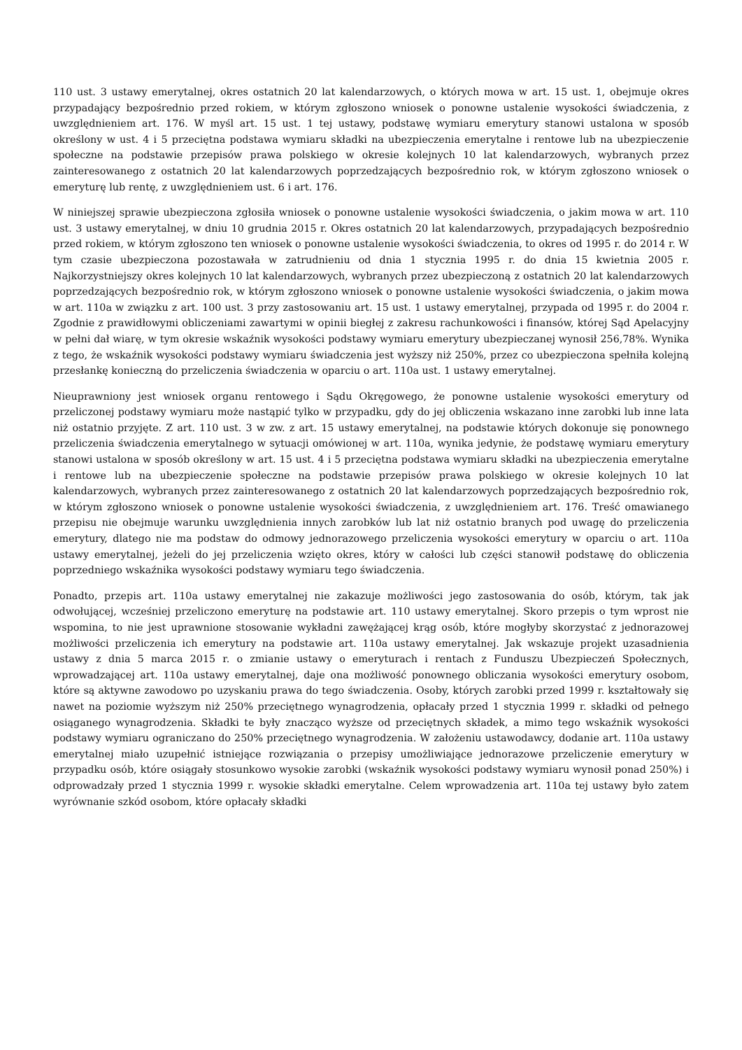110 ust. 3 ustawy emerytalnej, okres ostatnich 20 lat kalendarzowych, o których mowa w art. 15 ust. 1, obejmuje okres przypadający bezpośrednio przed rokiem, w którym zgłoszono wniosek o ponowne ustalenie wysokości świadczenia, z uwzględnieniem art. 176. W myśl art. 15 ust. 1 tej ustawy, podstawę wymiaru emerytury stanowi ustalona w sposób określony w ust. 4 i 5 przeciętna podstawa wymiaru składki na ubezpieczenia emerytalne i rentowe lub na ubezpieczenie społeczne na podstawie przepisów prawa polskiego w okresie kolejnych 10 lat kalendarzowych, wybranych przez zainteresowanego z ostatnich 20 lat kalendarzowych poprzedzających bezpośrednio rok, w którym zgłoszono wniosek o emeryturę lub rentę, z uwzględnieniem ust. 6 i art. 176.
W niniejszej sprawie ubezpieczona zgłosiła wniosek o ponowne ustalenie wysokości świadczenia, o jakim mowa w art. 110 ust. 3 ustawy emerytalnej, w dniu 10 grudnia 2015 r. Okres ostatnich 20 lat kalendarzowych, przypadających bezpośrednio przed rokiem, w którym zgłoszono ten wniosek o ponowne ustalenie wysokości świadczenia, to okres od 1995 r. do 2014 r. W tym czasie ubezpieczona pozostawała w zatrudnieniu od dnia 1 stycznia 1995 r. do dnia 15 kwietnia 2005 r. Najkorzystniejszy okres kolejnych 10 lat kalendarzowych, wybranych przez ubezpieczoną z ostatnich 20 lat kalendarzowych poprzedzających bezpośrednio rok, w którym zgłoszono wniosek o ponowne ustalenie wysokości świadczenia, o jakim mowa w art. 110a w związku z art. 100 ust. 3 przy zastosowaniu art. 15 ust. 1 ustawy emerytalnej, przypada od 1995 r. do 2004 r. Zgodnie z prawidłowymi obliczeniami zawartymi w opinii biegłej z zakresu rachunkowości i finansów, której Sąd Apelacyjny w pełni dał wiarę, w tym okresie wskaźnik wysokości podstawy wymiaru emerytury ubezpieczanej wynosił 256,78%. Wynika z tego, że wskaźnik wysokości podstawy wymiaru świadczenia jest wyższy niż 250%, przez co ubezpieczona spełniła kolejną przesłankę konieczną do przeliczenia świadczenia w oparciu o art. 110a ust. 1 ustawy emerytalnej.
Nieuprawniony jest wniosek organu rentowego i Sądu Okręgowego, że ponowne ustalenie wysokości emerytury od przeliczonej podstawy wymiaru może nastąpić tylko w przypadku, gdy do jej obliczenia wskazano inne zarobki lub inne lata niż ostatnio przyjęte. Z art. 110 ust. 3 w zw. z art. 15 ustawy emerytalnej, na podstawie których dokonuje się ponownego przeliczenia świadczenia emerytalnego w sytuacji omówionej w art. 110a, wynika jedynie, że podstawę wymiaru emerytury stanowi ustalona w sposób określony w art. 15 ust. 4 i 5 przeciętna podstawa wymiaru składki na ubezpieczenia emerytalne i rentowe lub na ubezpieczenie społeczne na podstawie przepisów prawa polskiego w okresie kolejnych 10 lat kalendarzowych, wybranych przez zainteresowanego z ostatnich 20 lat kalendarzowych poprzedzających bezpośrednio rok, w którym zgłoszono wniosek o ponowne ustalenie wysokości świadczenia, z uwzględnieniem art. 176. Treść omawianego przepisu nie obejmuje warunku uwzględnienia innych zarobków lub lat niż ostatnio branych pod uwagę do przeliczenia emerytury, dlatego nie ma podstaw do odmowy jednorazowego przeliczenia wysokości emerytury w oparciu o art. 110a ustawy emerytalnej, jeżeli do jej przeliczenia wzięto okres, który w całości lub części stanowił podstawę do obliczenia poprzedniego wskaźnika wysokości podstawy wymiaru tego świadczenia.
Ponadto, przepis art. 110a ustawy emerytalnej nie zakazuje możliwości jego zastosowania do osób, którym, tak jak odwołującej, wcześniej przeliczono emeryturę na podstawie art. 110 ustawy emerytalnej. Skoro przepis o tym wprost nie wspomina, to nie jest uprawnione stosowanie wykładni zawężającej krąg osób, które mogłyby skorzystać z jednorazowej możliwości przeliczenia ich emerytury na podstawie art. 110a ustawy emerytalnej. Jak wskazuje projekt uzasadnienia ustawy z dnia 5 marca 2015 r. o zmianie ustawy o emeryturach i rentach z Funduszu Ubezpieczeń Społecznych, wprowadzającej art. 110a ustawy emerytalnej, daje ona możliwość ponownego obliczania wysokości emerytury osobom, które są aktywne zawodowo po uzyskaniu prawa do tego świadczenia. Osoby, których zarobki przed 1999 r. kształtowały się nawet na poziomie wyższym niż 250% przeciętnego wynagrodzenia, opłacały przed 1 stycznia 1999 r. składki od pełnego osiąganego wynagrodzenia. Składki te były znacząco wyższe od przeciętnych składek, a mimo tego wskaźnik wysokości podstawy wymiaru ograniczano do 250% przeciętnego wynagrodzenia. W założeniu ustawodawcy, dodanie art. 110a ustawy emerytalnej miało uzupełnić istniejące rozwiązania o przepisy umożliwiające jednorazowe przeliczenie emerytury w przypadku osób, które osiągały stosunkowo wysokie zarobki (wskaźnik wysokości podstawy wymiaru wynosił ponad 250%) i odprowadzały przed 1 stycznia 1999 r. wysokie składki emerytalne. Celem wprowadzenia art. 110a tej ustawy było zatem wyrównanie szkód osobom, które opłacały składki